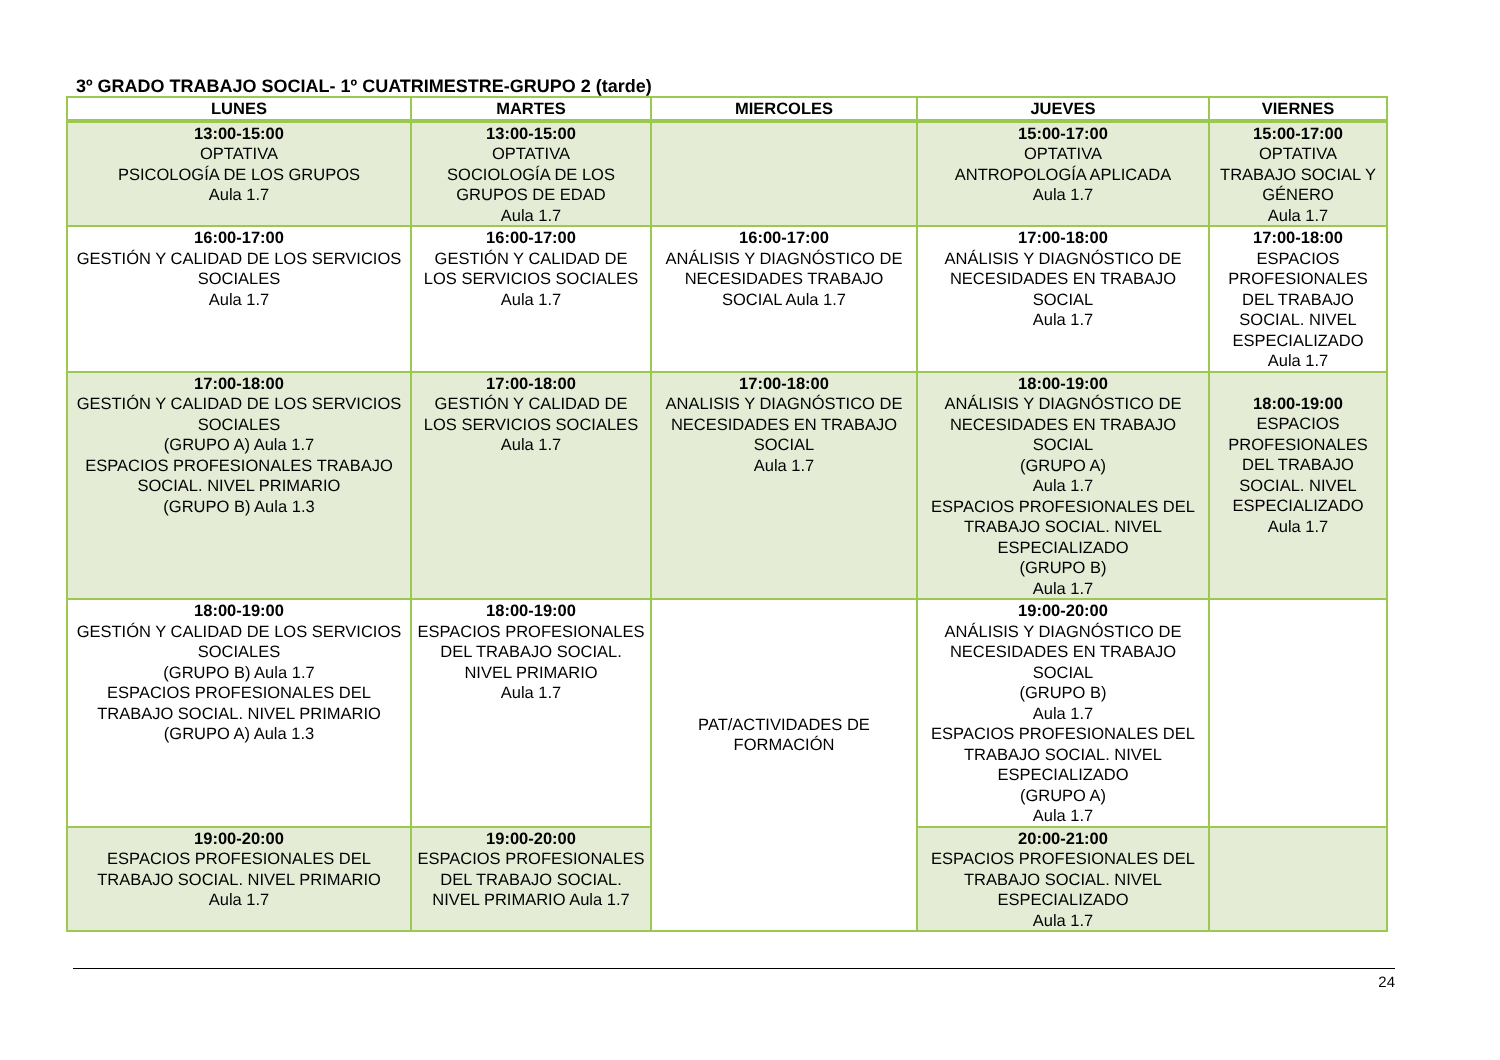3º GRADO TRABAJO SOCIAL- 1º CUATRIMESTRE-GRUPO 2 (tarde)
| LUNES | MARTES | MIERCOLES | JUEVES | VIERNES |
| --- | --- | --- | --- | --- |
| 13:00-15:00 OPTATIVA PSICOLOGÍA DE LOS GRUPOS Aula 1.7 | 13:00-15:00 OPTATIVA SOCIOLOGÍA DE LOS GRUPOS DE EDAD Aula 1.7 | | 15:00-17:00 OPTATIVA ANTROPOLOGÍA APLICADA Aula 1.7 | 15:00-17:00 OPTATIVA TRABAJO SOCIAL Y GÉNERO Aula 1.7 |
| 16:00-17:00 GESTIÓN Y CALIDAD DE LOS SERVICIOS SOCIALES Aula 1.7 | 16:00-17:00 GESTIÓN Y CALIDAD DE LOS SERVICIOS SOCIALES Aula 1.7 | 16:00-17:00 ANÁLISIS Y DIAGNÓSTICO DE NECESIDADES TRABAJO SOCIAL Aula 1.7 | 17:00-18:00 ANÁLISIS Y DIAGNÓSTICO DE NECESIDADES EN TRABAJO SOCIAL Aula 1.7 | 17:00-18:00 ESPACIOS PROFESIONALES DEL TRABAJO SOCIAL. NIVEL ESPECIALIZADO Aula 1.7 |
| 17:00-18:00 GESTIÓN Y CALIDAD DE LOS SERVICIOS SOCIALES (GRUPO A) Aula 1.7 ESPACIOS PROFESIONALES TRABAJO SOCIAL. NIVEL PRIMARIO (GRUPO B) Aula 1.3 | 17:00-18:00 GESTIÓN Y CALIDAD DE LOS SERVICIOS SOCIALES Aula 1.7 | 17:00-18:00 ANALISIS Y DIAGNÓSTICO DE NECESIDADES EN TRABAJO SOCIAL Aula 1.7 | 18:00-19:00 ANÁLISIS Y DIAGNÓSTICO DE NECESIDADES EN TRABAJO SOCIAL (GRUPO A) Aula 1.7 ESPACIOS PROFESIONALES DEL TRABAJO SOCIAL. NIVEL ESPECIALIZADO (GRUPO B) Aula 1.7 | 18:00-19:00 ESPACIOS PROFESIONALES DEL TRABAJO SOCIAL. NIVEL ESPECIALIZADO Aula 1.7 |
| 18:00-19:00 GESTIÓN Y CALIDAD DE LOS SERVICIOS SOCIALES (GRUPO B) Aula 1.7 ESPACIOS PROFESIONALES DEL TRABAJO SOCIAL. NIVEL PRIMARIO (GRUPO A) Aula 1.3 | 18:00-19:00 ESPACIOS PROFESIONALES DEL TRABAJO SOCIAL. NIVEL PRIMARIO Aula 1.7 | PAT/ACTIVIDADES DE FORMACIÓN | 19:00-20:00 ANÁLISIS Y DIAGNÓSTICO DE NECESIDADES EN TRABAJO SOCIAL (GRUPO B) Aula 1.7 ESPACIOS PROFESIONALES DEL TRABAJO SOCIAL. NIVEL ESPECIALIZADO (GRUPO A) Aula 1.7 | |
| 19:00-20:00 ESPACIOS PROFESIONALES DEL TRABAJO SOCIAL. NIVEL PRIMARIO Aula 1.7 | 19:00-20:00 ESPACIOS PROFESIONALES DEL TRABAJO SOCIAL. NIVEL PRIMARIO Aula 1.7 | | 20:00-21:00 ESPACIOS PROFESIONALES DEL TRABAJO SOCIAL. NIVEL ESPECIALIZADO Aula 1.7 | |
24